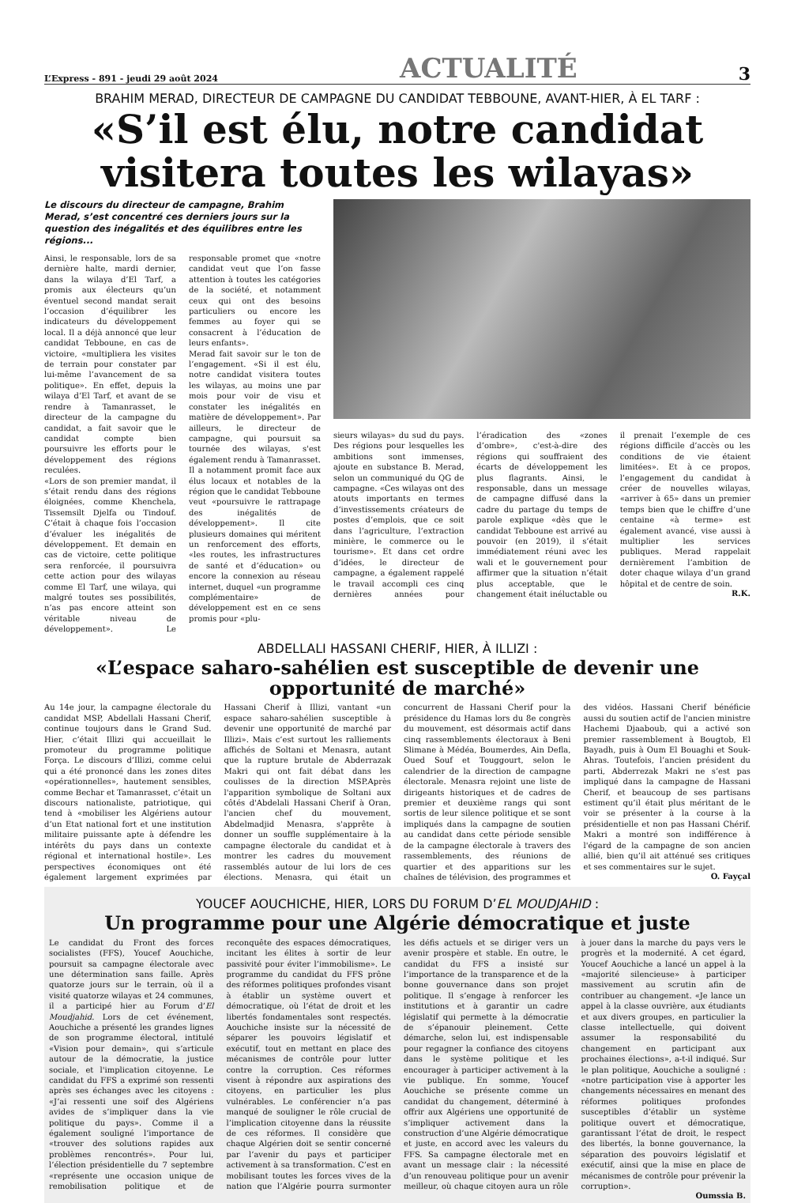L’Express - 891 - jeudi 29 août 2024
ACTUALITÉ
3
BRAHIM MERAD, DIRECTEUR DE CAMPAGNE DU CANDIDAT TEBBOUNE, AVANT-HIER, À EL TARF :
«S’il est élu, notre candidat visitera toutes les wilayas»
Le discours du directeur de campagne, Brahim Merad, s’est concentré ces derniers jours sur la question des inégalités et des équilibres entre les régions...
Ainsi, le responsable, lors de sa dernière halte, mardi dernier, dans la wilaya d’El Tarf, a promis aux électeurs qu’un éventuel second mandat serait l’occasion d’équilibrer les indicateurs du développement local. Il a déjà annoncé que leur candidat Tebboune, en cas de victoire, «multipliera les visites de terrain pour constater par lui-même l’avancement de sa politique». En effet, depuis la wilaya d’El Tarf, et avant de se rendre à Tamanrasset, le directeur de la campagne du candidat, a fait savoir que le candidat compte bien poursuivre les efforts pour le développement des régions reculées.
«Lors de son premier mandat, il s’était rendu dans des régions éloignées, comme Khenchela, Tissemsilt Djelfa ou Tindouf. C’était à chaque fois l’occasion d’évaluer les inégalités de développement. Et demain en cas de victoire, cette politique sera renforcée, il poursuivra cette action pour des wilayas comme El Tarf, une wilaya, qui malgré toutes ses possibilités, n’as pas encore atteint son véritable niveau de développement». Le responsable promet que «notre candidat veut que l’on fasse attention à toutes les catégories de la société, et notamment ceux qui ont des besoins particuliers ou encore les femmes au foyer qui se consacrent à l’éducation de leurs enfants».
Merad fait savoir sur le ton de l’engagement. «Si il est élu, notre candidat visitera toutes les wilayas, au moins une par mois pour voir de visu et constater les inégalités en matière de développement». Par ailleurs, le directeur de campagne, qui poursuit sa tournée des wilayas, s'est également rendu à Tamanrasset. Il a notamment promit face aux élus locaux et notables de la région que le candidat Tebboune veut «poursuivre le rattrapage des inégalités de développement». Il cite plusieurs domaines qui méritent un renforcement des efforts, «les routes, les infrastructures de santé et d’éducation» ou encore la connexion au réseau internet, duquel «un programme complémentaire» de développement est en ce sens promis pour «plu-
sieurs wilayas» du sud du pays. Des régions pour lesquelles les ambitions sont immenses, ajoute en substance B. Merad, selon un communiqué du QG de campagne. «Ces wilayas ont des atouts importants en termes d’investissements créateurs de postes d’emplois, que ce soit dans l’agriculture, l’extraction minière, le commerce ou le tourisme». Et dans cet ordre d’idées, le directeur de campagne, a également rappelé le travail accompli ces cinq dernières années pour l’éradication des «zones d’ombre», c'est-à-dire des régions qui souffraient des écarts de développement les plus flagrants. Ainsi, le responsable, dans un message de campagne diffusé dans la cadre du partage du temps de parole explique «dès que le candidat Tebboune est arrivé au pouvoir (en 2019), il s’était immédiatement réuni avec les wali et le gouvernement pour affirmer que la situation n’était plus acceptable, que le changement était inéluctable ou il prenait l’exemple de ces régions difficile d’accès ou les conditions de vie étaient limitées». Et à ce propos, l’engagement du candidat à créer de nouvelles wilayas, «arriver à 65» dans un premier temps bien que le chiffre d’une centaine «à terme» est également avancé, vise aussi à multiplier les services publiques. Merad rappelait dernièrement l’ambition de doter chaque wilaya d’un grand hôpital et de centre de soin.
R.K.
ABDELLALI HASSANI CHERIF, HIER, À ILLIZI :
«L’espace saharo-sahélien est susceptible de devenir une opportunité de marché»
Au 14e jour, la campagne électorale du candidat MSP, Abdellali Hassani Cherif, continue toujours dans le Grand Sud. Hier, c’était Illizi qui accueillait le promoteur du programme politique Força. Le discours d’Illizi, comme celui qui a été prononcé dans les zones dites «opérationnelles», hautement sensibles, comme Bechar et Tamanrasset, c’était un discours nationaliste, patriotique, qui tend à «mobiliser les Algériens autour d’un Etat national fort et une institution militaire puissante apte à défendre les intérêts du pays dans un contexte régional et international hostile». Les perspectives économiques ont été également largement exprimées par Hassani Cherif à Illizi, vantant «un espace saharo-sahélien susceptible à devenir une opportunité de marché par Illizi». Mais c’est surtout les ralliements affichés de Soltani et Menasra, autant que la rupture brutale de Abderrazak Makri qui ont fait débat dans les coulisses de la direction MSP.Après l'apparition symbolique de Soltani aux côtés d'Abdelali Hassani Cherif à Oran, l'ancien chef du mouvement, Abdelmadjid Menasra, s'apprête à donner un souffle supplémentaire à la campagne électorale du candidat et à montrer les cadres du mouvement rassemblés autour de lui lors de ces élections. Menasra, qui était un concurrent de Hassani Cherif pour la présidence du Hamas lors du 8e congrès du mouvement, est désormais actif dans cinq rassemblements électoraux à Beni Slimane à Médéa, Boumerdes, Ain Defla, Oued Souf et Touggourt, selon le calendrier de la direction de campagne électorale. Menasra rejoint une liste de dirigeants historiques et de cadres de premier et deuxième rangs qui sont sortis de leur silence politique et se sont impliqués dans la campagne de soutien au candidat dans cette période sensible de la campagne électorale à travers des rassemblements, des réunions de quartier et des apparitions sur les chaînes de télévision, des programmes et des vidéos. Hassani Cherif bénéficie aussi du soutien actif de l'ancien ministre Hachemi Djaaboub, qui a activé son premier rassemblement à Bougtob, El Bayadh, puis à Oum El Bouaghi et Souk-Ahras. Toutefois, l’ancien président du parti, Abderrezak Makri ne s’est pas impliqué dans la campagne de Hassani Cherif, et beaucoup de ses partisans estiment qu’il était plus méritant de le voir se présenter à la course à la présidentielle et non pas Hassani Chérif. Makri a montré son indifférence à l'égard de la campagne de son ancien allié, bien qu’il ait atténué ses critiques et ses commentaires sur le sujet.
O. Fayçal
YOUCEF AOUCHICHE, HIER, LORS DU FORUM D’EL MOUDJAHID :
Un programme pour une Algérie démocratique et juste
Le candidat du Front des forces socialistes (FFS), Youcef Aouchiche, poursuit sa campagne électorale avec une détermination sans faille. Après quatorze jours sur le terrain, où il a visité quatorze wilayas et 24 communes, il a participé hier au Forum d’El Moudjahid. Lors de cet événement, Aouchiche a présenté les grandes lignes de son programme électoral, intitulé «Vision pour demain», qui s’articule autour de la démocratie, la justice sociale, et l'implication citoyenne. Le candidat du FFS a exprimé son ressenti après ses échanges avec les citoyens : «J’ai ressenti une soif des Algériens avides de s’impliquer dans la vie politique du pays». Comme il a également souligné l’importance de «trouver des solutions rapides aux problèmes rencontrés». Pour lui, l’élection présidentielle du 7 septembre «représente une occasion unique de remobilisation politique et de reconquête des espaces démocratiques, incitant les élites à sortir de leur passivité pour éviter l’immobilisme». Le programme du candidat du FFS prône des réformes politiques profondes visant à établir un système ouvert et démocratique, où l’état de droit et les libertés fondamentales sont respectés. Aouchiche insiste sur la nécessité de séparer les pouvoirs législatif et exécutif, tout en mettant en place des mécanismes de contrôle pour lutter contre la corruption. Ces réformes visent à répondre aux aspirations des citoyens, en particulier les plus vulnérables. Le conférencier n’a pas manqué de souligner le rôle crucial de l’implication citoyenne dans la réussite de ces réformes. Il considère que chaque Algérien doit se sentir concerné par l’avenir du pays et participer activement à sa transformation. C’est en mobilisant toutes les forces vives de la nation que l’Algérie pourra surmonter les défis actuels et se diriger vers un avenir prospère et stable. En outre, le candidat du FFS a insisté sur l’importance de la transparence et de la bonne gouvernance dans son projet politique. Il s’engage à renforcer les institutions et à garantir un cadre législatif qui permette à la démocratie de s’épanouir pleinement. Cette démarche, selon lui, est indispensable pour regagner la confiance des citoyens dans le système politique et les encourager à participer activement à la vie publique. En somme, Youcef Aouchiche se présente comme un candidat du changement, déterminé à offrir aux Algériens une opportunité de s’impliquer activement dans la construction d’une Algérie démocratique et juste, en accord avec les valeurs du FFS. Sa campagne électorale met en avant un message clair : la nécessité d’un renouveau politique pour un avenir meilleur, où chaque citoyen aura un rôle à jouer dans la marche du pays vers le progrès et la modernité. A cet égard, Youcef Aouchiche a lancé un appel à la «majorité silencieuse» à participer massivement au scrutin afin de contribuer au changement. «Je lance un appel à la classe ouvrière, aux étudiants et aux divers groupes, en particulier la classe intellectuelle, qui doivent assumer la responsabilité du changement en participant aux prochaines élections», a-t-il indiqué. Sur le plan politique, Aouchiche a souligné : «notre participation vise à apporter les changements nécessaires en menant des réformes politiques profondes susceptibles d’établir un système politique ouvert et démocratique, garantissant l’état de droit, le respect des libertés, la bonne gouvernance, la séparation des pouvoirs législatif et exécutif, ainsi que la mise en place de mécanismes de contrôle pour prévenir la corruption».
Oumssia B.